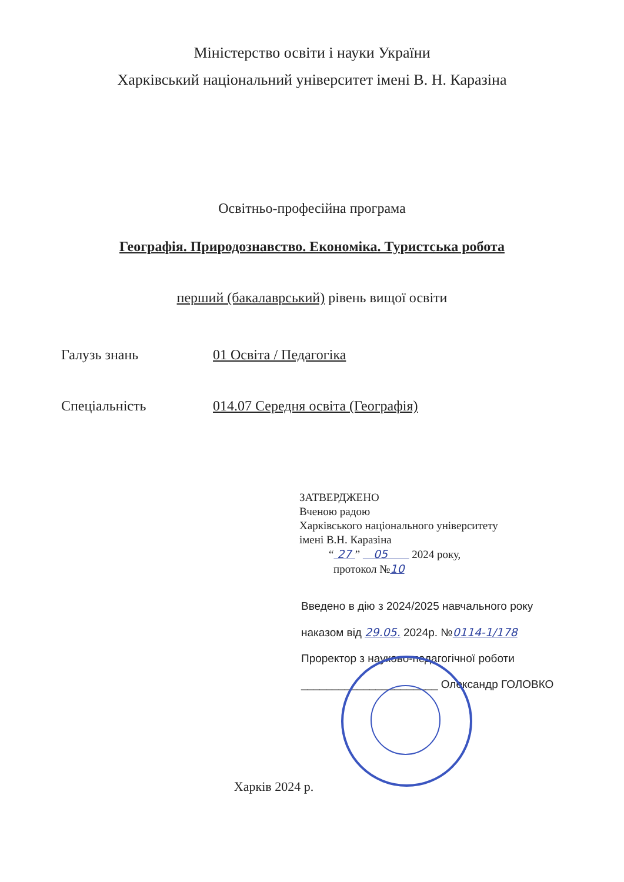Міністерство освіти і науки України
Харківський національний університет імені В. Н. Каразіна
Освітньо-професійна програма
Географія. Природознавство. Економіка. Туристська робота
перший (бакалаврський) рівень вищої освіти
Галузь знань 01 Освіта / Педагогіка
Спеціальність 014.07 Середня освіта (Географія)
ЗАТВЕРДЖЕНО
Вченою радою
Харківського національного університету
імені В.Н. Каразіна
“ 27 ” 05 2024 року,
протокол №10
Введено в дію з 2024/2025 навчального року
наказом від 29.05. 2024р. №0114-1/178
Проректор з науково-педагогічної роботи
______________________ Олександр ГОЛОВКО
Харків 2024 р.